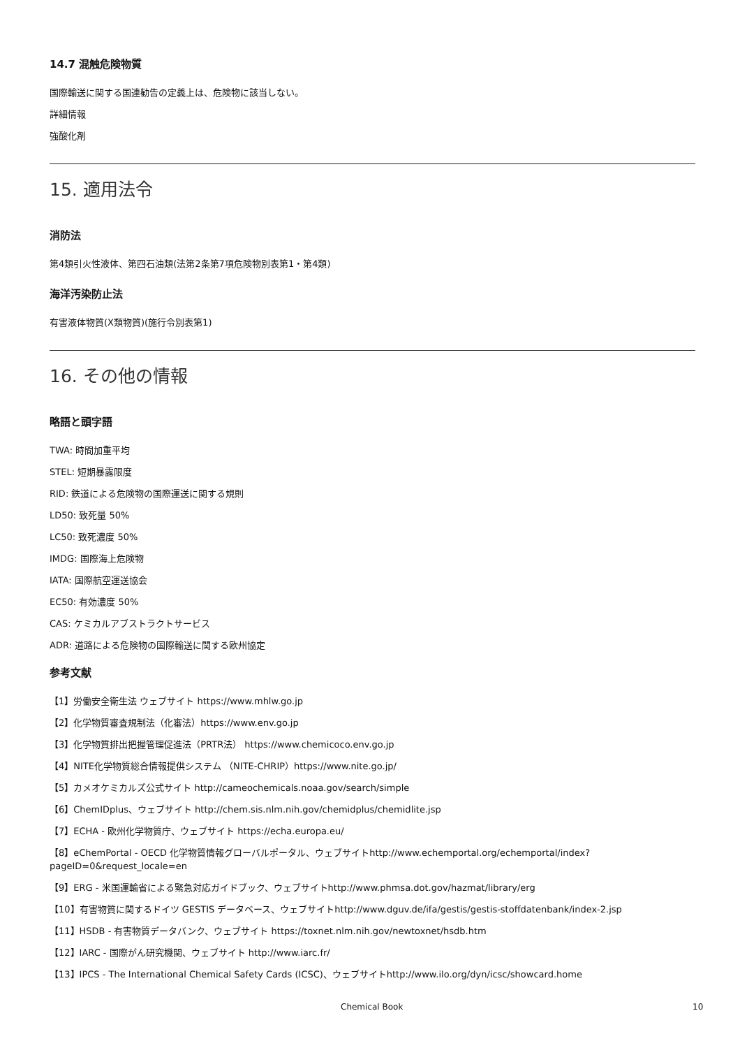14.7 混触危険物質
国際輸送に関する国連勧告の定義上は、危険物に該当しない。
詳細情報
強酸化剤
15. 適用法令
消防法
第4類引火性液体、第四石油類(法第2条第7項危険物別表第1・第4類)
海洋汚染防止法
有害液体物質(X類物質)(施行令別表第1)
16. その他の情報
略語と頭字語
TWA: 時間加重平均
STEL: 短期暴露限度
RID: 鉄道による危険物の国際運送に関する規則
LD50: 致死量 50%
LC50: 致死濃度 50%
IMDG: 国際海上危険物
IATA: 国際航空運送協会
EC50: 有効濃度 50%
CAS: ケミカルアブストラクトサービス
ADR: 道路による危険物の国際輸送に関する欧州協定
参考文献
【1】労働安全衛生法 ウェブサイト https://www.mhlw.go.jp
【2】化学物質審査規制法（化審法）https://www.env.go.jp
【3】化学物質排出把握管理促進法（PRTR法） https://www.chemicoco.env.go.jp
【4】NITE化学物質総合情報提供システム （NITE-CHRIP）https://www.nite.go.jp/
【5】カメオケミカルズ公式サイト http://cameochemicals.noaa.gov/search/simple
【6】ChemIDplus、ウェブサイト http://chem.sis.nlm.nih.gov/chemidplus/chemidlite.jsp
【7】ECHA - 欧州化学物質庁、ウェブサイト https://echa.europa.eu/
【8】eChemPortal - OECD 化学物質情報グローバルポータル、ウェブサイトhttp://www.echemportal.org/echemportal/index?
pageID=0&request_locale=en
【9】ERG - 米国運輸省による緊急対応ガイドブック、ウェブサイトhttp://www.phmsa.dot.gov/hazmat/library/erg
【10】有害物質に関するドイツ GESTIS データベース、ウェブサイトhttp://www.dguv.de/ifa/gestis/gestis-stoffdatenbank/index-2.jsp
【11】HSDB - 有害物質データバンク、ウェブサイト https://toxnet.nlm.nih.gov/newtoxnet/hsdb.htm
【12】IARC - 国際がん研究機関、ウェブサイト http://www.iarc.fr/
【13】IPCS - The International Chemical Safety Cards (ICSC)、ウェブサイトhttp://www.ilo.org/dyn/icsc/showcard.home
Chemical Book 10